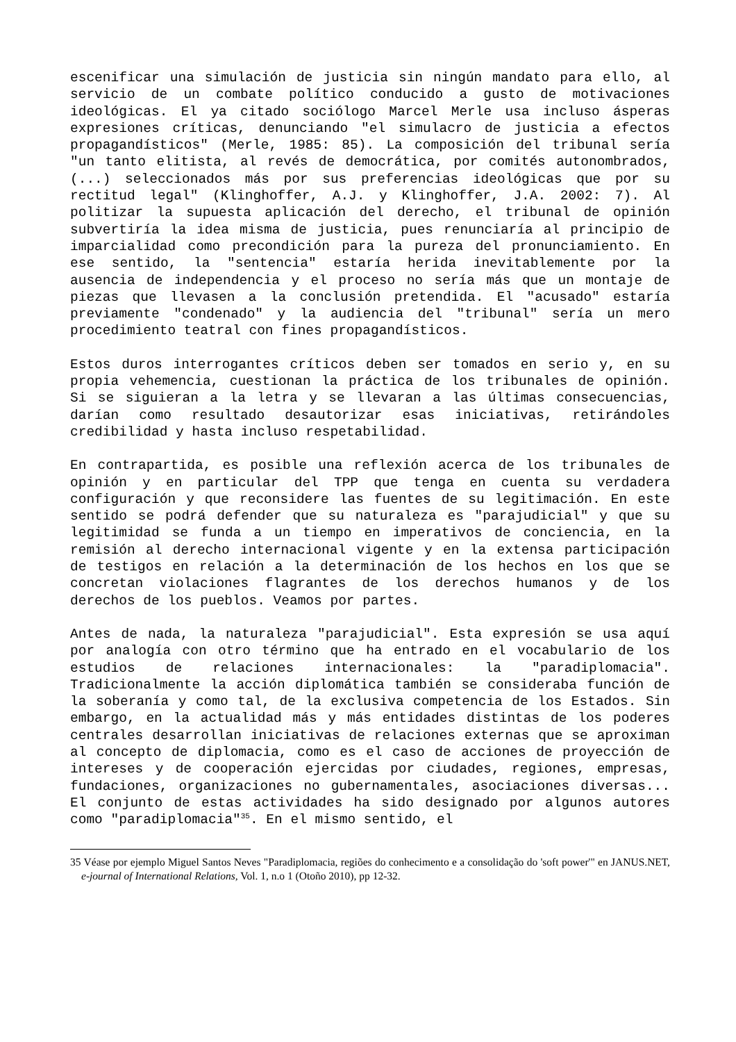escenificar una simulación de justicia sin ningún mandato para ello, al servicio de un combate político conducido a gusto de motivaciones ideológicas. El ya citado sociólogo Marcel Merle usa incluso ásperas expresiones críticas, denunciando "el simulacro de justicia a efectos propagandísticos" (Merle, 1985: 85). La composición del tribunal sería "un tanto elitista, al revés de democrática, por comités autonombrados, (...) seleccionados más por sus preferencias ideológicas que por su rectitud legal" (Klinghoffer, A.J. y Klinghoffer, J.A. 2002: 7). Al politizar la supuesta aplicación del derecho, el tribunal de opinión subvertiría la idea misma de justicia, pues renunciaría al principio de imparcialidad como precondición para la pureza del pronunciamiento. En ese sentido, la "sentencia" estaría herida inevitablemente por la ausencia de independencia y el proceso no sería más que un montaje de piezas que llevasen a la conclusión pretendida. El "acusado" estaría previamente "condenado" y la audiencia del "tribunal" sería un mero procedimiento teatral con fines propagandísticos.
Estos duros interrogantes críticos deben ser tomados en serio y, en su propia vehemencia, cuestionan la práctica de los tribunales de opinión. Si se siguieran a la letra y se llevaran a las últimas consecuencias, darían como resultado desautorizar esas iniciativas, retirándoles credibilidad y hasta incluso respetabilidad.
En contrapartida, es posible una reflexión acerca de los tribunales de opinión y en particular del TPP que tenga en cuenta su verdadera configuración y que reconsidere las fuentes de su legitimación. En este sentido se podrá defender que su naturaleza es "parajudicial" y que su legitimidad se funda a un tiempo en imperativos de conciencia, en la remisión al derecho internacional vigente y en la extensa participación de testigos en relación a la determinación de los hechos en los que se concretan violaciones flagrantes de los derechos humanos y de los derechos de los pueblos. Veamos por partes.
Antes de nada, la naturaleza "parajudicial". Esta expresión se usa aquí por analogía con otro término que ha entrado en el vocabulario de los estudios de relaciones internacionales: la "paradiplomacia". Tradicionalmente la acción diplomática también se consideraba función de la soberanía y como tal, de la exclusiva competencia de los Estados. Sin embargo, en la actualidad más y más entidades distintas de los poderes centrales desarrollan iniciativas de relaciones externas que se aproximan al concepto de diplomacia, como es el caso de acciones de proyección de intereses y de cooperación ejercidas por ciudades, regiones, empresas, fundaciones, organizaciones no gubernamentales, asociaciones diversas... El conjunto de estas actividades ha sido designado por algunos autores como "paradiplomacia"<sup>35</sup>. En el mismo sentido, el
35 Véase por ejemplo Miguel Santos Neves "Paradiplomacia, regiões do conhecimento e a consolidação do 'soft power'" en JANUS.NET, e-journal of International Relations, Vol. 1, n.o 1 (Otoño 2010), pp 12-32.